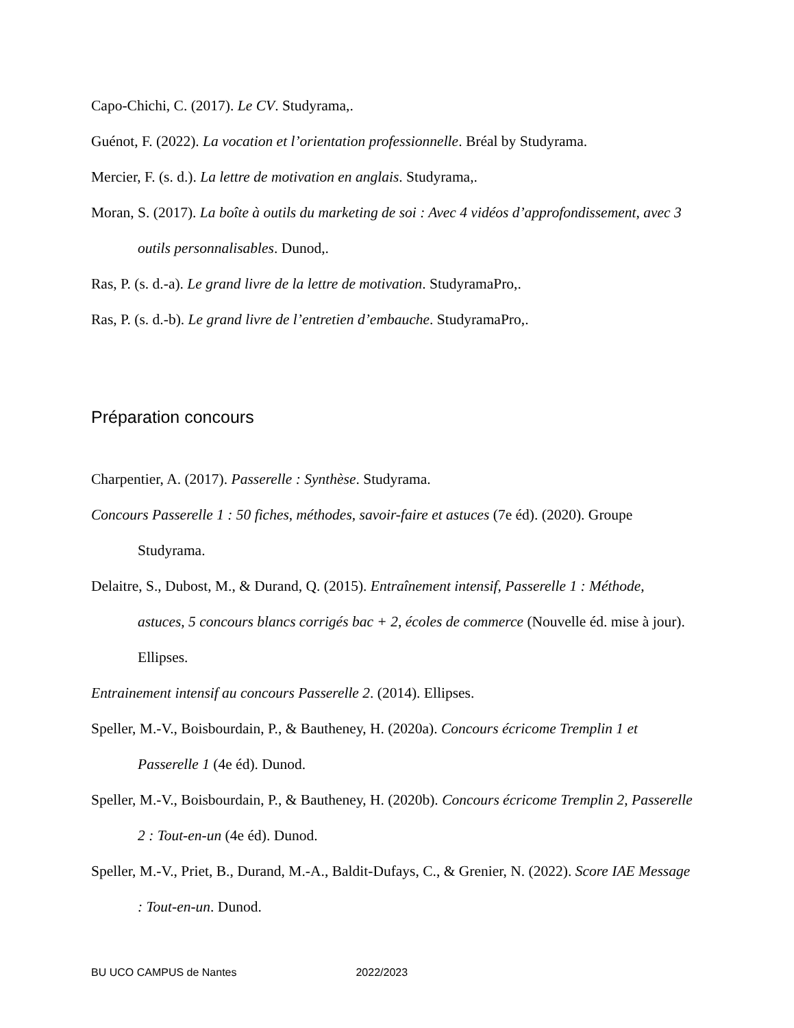Capo-Chichi, C. (2017). Le CV. Studyrama,.
Guénot, F. (2022). La vocation et l’orientation professionnelle. Bréal by Studyrama.
Mercier, F. (s. d.). La lettre de motivation en anglais. Studyrama,.
Moran, S. (2017). La boîte à outils du marketing de soi : Avec 4 vidéos d’approfondissement, avec 3 outils personnalisables. Dunod,.
Ras, P. (s. d.-a). Le grand livre de la lettre de motivation. StudyramaPro,.
Ras, P. (s. d.-b). Le grand livre de l’entretien d’embauche. StudyramaPro,.
Préparation concours
Charpentier, A. (2017). Passerelle : Synthèse. Studyrama.
Concours Passerelle 1 : 50 fiches, méthodes, savoir-faire et astuces (7e éd). (2020). Groupe Studyrama.
Delaitre, S., Dubost, M., & Durand, Q. (2015). Entraînement intensif, Passerelle 1 : Méthode, astuces, 5 concours blancs corrigés bac + 2, écoles de commerce (Nouvelle éd. mise à jour). Ellipses.
Entrainement intensif au concours Passerelle 2. (2014). Ellipses.
Speller, M.-V., Boisbourdain, P., & Bautheney, H. (2020a). Concours écricome Tremplin 1 et Passerelle 1 (4e éd). Dunod.
Speller, M.-V., Boisbourdain, P., & Bautheney, H. (2020b). Concours écricome Tremplin 2, Passerelle 2 : Tout-en-un (4e éd). Dunod.
Speller, M.-V., Priet, B., Durand, M.-A., Baldit-Dufays, C., & Grenier, N. (2022). Score IAE Message : Tout-en-un. Dunod.
BU UCO CAMPUS de Nantes 2022/2023